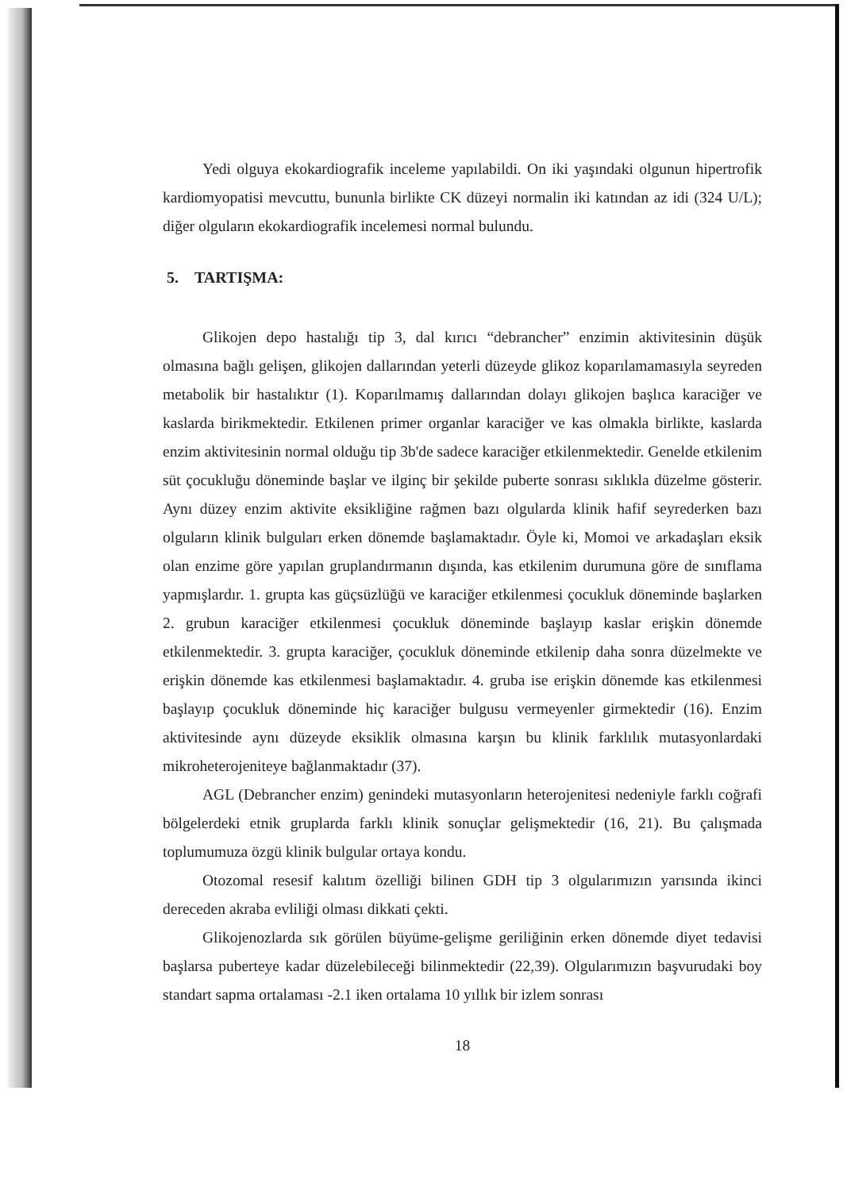Yedi olguya ekokardiografik inceleme yapılabildi. On iki yaşındaki olgunun hipertrofik kardiomyopatisi mevcuttu, bununla birlikte CK düzeyi normalin iki katından az idi (324 U/L); diğer olguların ekokardiografik incelemesi normal bulundu.
5. TARTIŞMA:
Glikojen depo hastalığı tip 3, dal kırıcı “debrancher” enzimin aktivitesinin düşük olmasına bağlı gelişen, glikojen dallarından yeterli düzeyde glikoz koparılamamasıyla seyreden metabolik bir hastalıktır (1). Koparılmamış dallarından dolayı glikojen başlıca karaciğer ve kaslarda birikmektedir. Etkilenen primer organlar karaciğer ve kas olmakla birlikte, kaslarda enzim aktivitesinin normal olduğu tip 3b'de sadece karaciğer etkilenmektedir. Genelde etkilenim süt çocukluğu döneminde başlar ve ilginç bir şekilde puberte sonrası sıklıkla düzelme gösterir. Aynı düzey enzim aktivite eksikliğine rağmen bazı olgularda klinik hafif seyrederken bazı olguların klinik bulguları erken dönemde başlamaktadır. Öyle ki, Momoi ve arkadaşları eksik olan enzime göre yapılan gruplandırmanın dışında, kas etkilenim durumuna göre de sınıflama yapmışlardır. 1. grupta kas güçsüzlüğü ve karaciğer etkilenmesi çocukluk döneminde başlarken 2. grubun karaciğer etkilenmesi çocukluk döneminde başlayıp kaslar erişkin dönemde etkilenmektedir. 3. grupta karaciğer, çocukluk döneminde etkilenip daha sonra düzelmekte ve erişkin dönemde kas etkilenmesi başlamaktadır. 4. gruba ise erişkin dönemde kas etkilenmesi başlayıp çocukluk döneminde hiç karaciğer bulgusu vermeyenler girmektedir (16). Enzim aktivitesinde aynı düzeyde eksiklik olmasına karşın bu klinik farklılık mutasyonlardaki mikroheterojeniteye bağlanmaktadır (37).
AGL (Debrancher enzim) genindeki mutasyonların heterojenitesi nedeniyle farklı coğrafi bölgelerdeki etnik gruplarda farklı klinik sonuçlar gelişmektedir (16, 21). Bu çalışmada toplumumuza özgü klinik bulgular ortaya kondu.
Otozomal resesif kalıtım özelliği bilinen GDH tip 3 olgularımızın yarısında ikinci dereceden akraba evliliği olması dikkati çekti.
Glikojenozlarda sık görülen büyüme-gelişme geriliğinin erken dönemde diyet tedavisi başlarsa puberteye kadar düzelebileceği bilinmektedir (22,39). Olgularımızın başvurudaki boy standart sapma ortalaması -2.1 iken ortalama 10 yıllık bir izlem sonrası
18